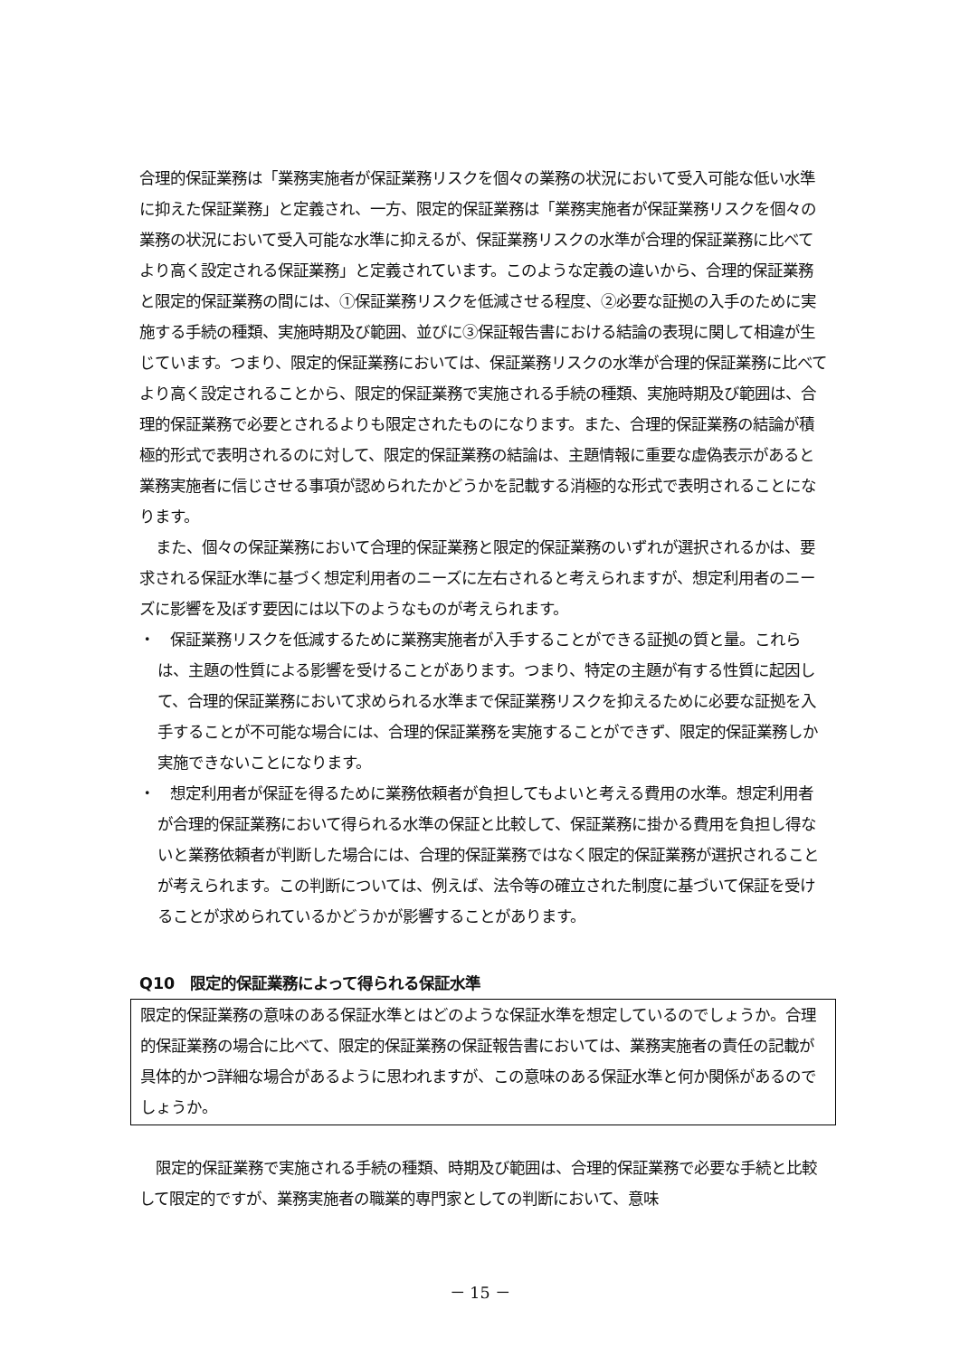合理的保証業務は「業務実施者が保証業務リスクを個々の業務の状況において受入可能な低い水準に抑えた保証業務」と定義され、一方、限定的保証業務は「業務実施者が保証業務リスクを個々の業務の状況において受入可能な水準に抑えるが、保証業務リスクの水準が合理的保証業務に比べてより高く設定される保証業務」と定義されています。このような定義の違いから、合理的保証業務と限定的保証業務の間には、①保証業務リスクを低減させる程度、②必要な証拠の入手のために実施する手続の種類、実施時期及び範囲、並びに③保証報告書における結論の表現に関して相違が生じています。つまり、限定的保証業務においては、保証業務リスクの水準が合理的保証業務に比べてより高く設定されることから、限定的保証業務で実施される手続の種類、実施時期及び範囲は、合理的保証業務で必要とされるよりも限定されたものになります。また、合理的保証業務の結論が積極的形式で表明されるのに対して、限定的保証業務の結論は、主題情報に重要な虚偽表示があると業務実施者に信じさせる事項が認められたかどうかを記載する消極的な形式で表明されることになります。
また、個々の保証業務において合理的保証業務と限定的保証業務のいずれが選択されるかは、要求される保証水準に基づく想定利用者のニーズに左右されると考えられますが、想定利用者のニーズに影響を及ぼす要因には以下のようなものが考えられます。
・　保証業務リスクを低減するために業務実施者が入手することができる証拠の質と量。これらは、主題の性質による影響を受けることがあります。つまり、特定の主題が有する性質に起因して、合理的保証業務において求められる水準まで保証業務リスクを抑えるために必要な証拠を入手することが不可能な場合には、合理的保証業務を実施することができず、限定的保証業務しか実施できないことになります。
・　想定利用者が保証を得るために業務依頼者が負担してもよいと考える費用の水準。想定利用者が合理的保証業務において得られる水準の保証と比較して、保証業務に掛かる費用を負担し得ないと業務依頼者が判断した場合には、合理的保証業務ではなく限定的保証業務が選択されることが考えられます。この判断については、例えば、法令等の確立された制度に基づいて保証を受けることが求められているかどうかが影響することがあります。
Q10　限定的保証業務によって得られる保証水準
限定的保証業務の意味のある保証水準とはどのような保証水準を想定しているのでしょうか。合理的保証業務の場合に比べて、限定的保証業務の保証報告書においては、業務実施者の責任の記載が具体的かつ詳細な場合があるように思われますが、この意味のある保証水準と何か関係があるのでしょうか。
限定的保証業務で実施される手続の種類、時期及び範囲は、合理的保証業務で必要な手続と比較して限定的ですが、業務実施者の職業的専門家としての判断において、意味
－ 15 －